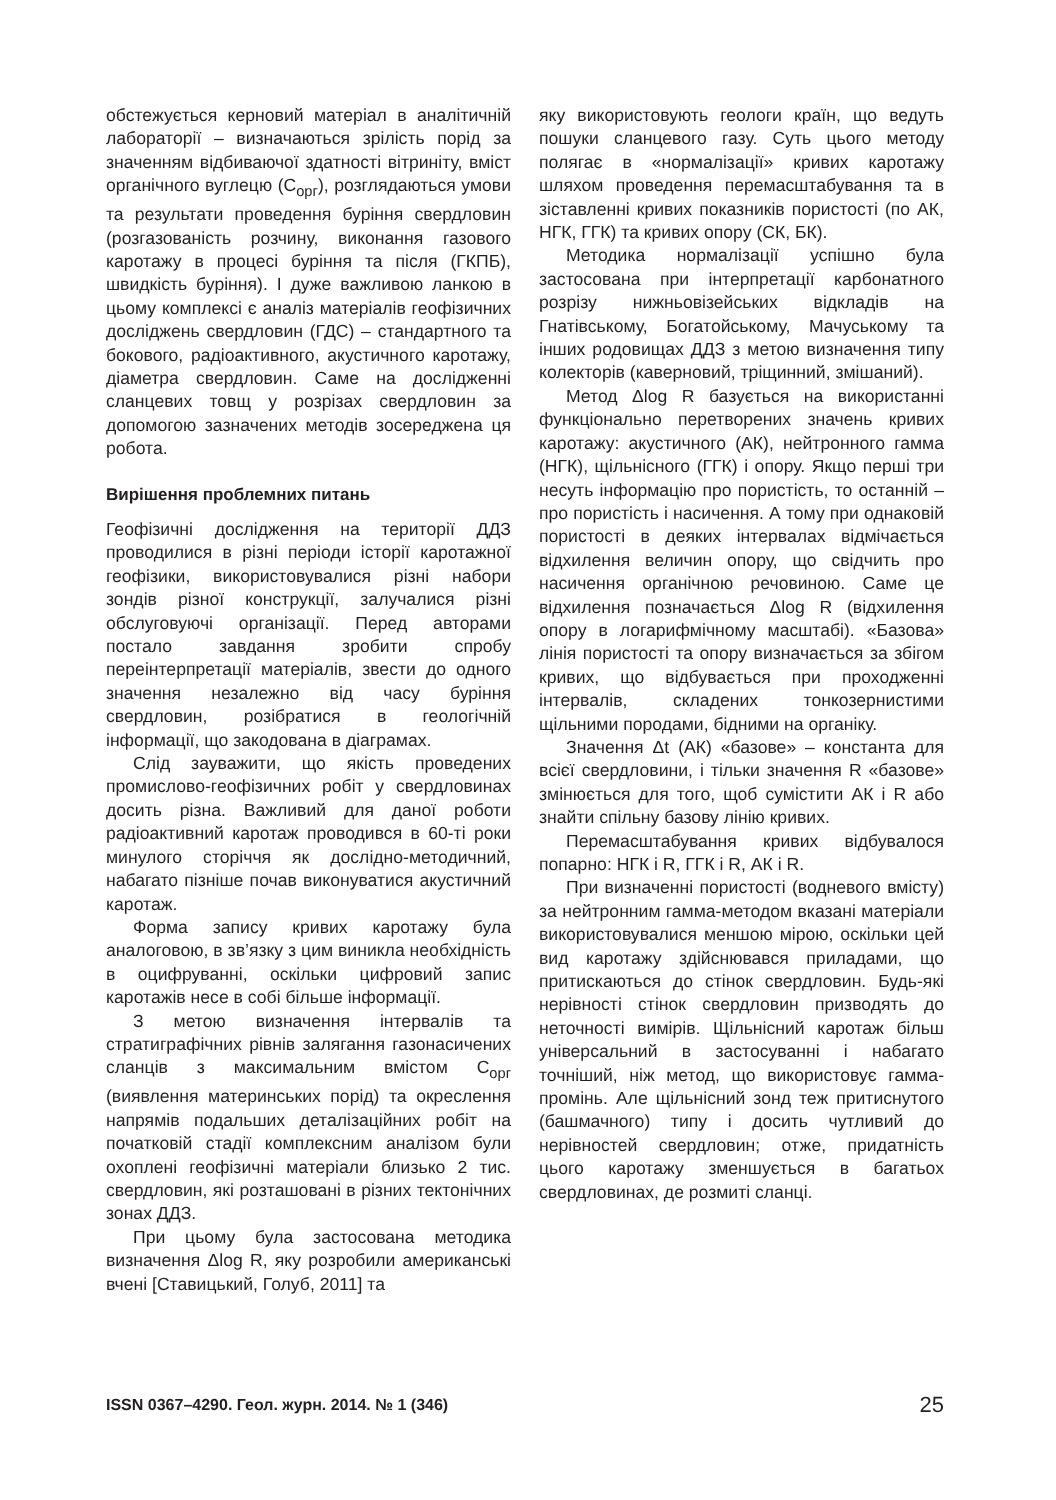обстежується керновий матеріал в аналітичній лабораторії – визначаються зрілість порід за значенням відбиваючої здатності вітриніту, вміст органічного вуглецю (С<sub>орг</sub>), розглядаються умови та результати проведення буріння свердловин (розгазованість розчину, виконання газового каротажу в процесі буріння та після (ГКПБ), швидкість буріння). І дуже важливою ланкою в цьому комплексі є аналіз матеріалів геофізичних досліджень свердловин (ГДС) – стандартного та бокового, радіоактивного, акустичного каротажу, діаметра свердловин. Саме на дослідженні сланцевих товщ у розрізах свердловин за допомогою зазначених методів зосереджена ця робота.
Вирішення проблемних питань
Геофізичні дослідження на території ДДЗ проводилися в різні періоди історії каротажної геофізики, використовувалися різні набори зондів різної конструкції, залучалися різні обслуговуючі організації. Перед авторами постало завдання зробити спробу переінтерпретації матеріалів, звести до одного значення незалежно від часу буріння свердловин, розібратися в геологічній інформації, що закодована в діаграмах.
Слід зауважити, що якість проведених промислово-геофізичних робіт у свердловинах досить різна. Важливий для даної роботи радіоактивний каротаж проводився в 60-ті роки минулого сторіччя як дослідно-методичний, набагато пізніше почав виконуватися акустичний каротаж.
Форма запису кривих каротажу була аналоговою, в зв’язку з цим виникла необхідність в оцифруванні, оскільки цифровий запис каротажів несе в собі більше інформації.
З метою визначення інтервалів та стратиграфічних рівнів залягання газонасичених сланців з максимальним вмістом С<sub>орг</sub> (виявлення материнських порід) та окреслення напрямів подальших деталізаційних робіт на початковій стадії комплексним аналізом були охоплені геофізичні матеріали близько 2 тис. свердловин, які розташовані в різних тектонічних зонах ДДЗ.
При цьому була застосована методика визначення Δlog R, яку розробили американські вчені [Ставицький, Голуб, 2011] та
яку використовують геологи країн, що ведуть пошуки сланцевого газу. Суть цього методу полягає в «нормалізації» кривих каротажу шляхом проведення перемасштабування та в зіставленні кривих показників пористості (по АК, НГК, ГГК) та кривих опору (СК, БК).
Методика нормалізації успішно була застосована при інтерпретації карбонатного розрізу нижньовізейських відкладів на Гнатівському, Богатойському, Мачуському та інших родовищах ДДЗ з метою визначення типу колекторів (каверновий, тріщинний, змішаний).
Метод Δlog R базується на використанні функціонально перетворених значень кривих каротажу: акустичного (АК), нейтронного гамма (НГК), щільнісного (ГГК) і опору. Якщо перші три несуть інформацію про пористість, то останній – про пористість і насичення. А тому при однаковій пористості в деяких інтервалах відмічається відхилення величин опору, що свідчить про насичення органічною речовиною. Саме це відхилення позначається Δlog R (відхилення опору в логарифмічному масштабі). «Базова» лінія пористості та опору визначається за збігом кривих, що відбувається при проходженні інтервалів, складених тонкозернистими щільними породами, бідними на органіку.
Значення Δt (АК) «базове» – константа для всієї свердловини, і тільки значення R «базове» змінюється для того, щоб сумістити АК і R або знайти спільну базову лінію кривих.
Перемасштабування кривих відбувалося попарно: НГК і R, ГГК і R, АК і R.
При визначенні пористості (водневого вмісту) за нейтронним гамма-методом вказані матеріали використовувалися меншою мірою, оскільки цей вид каротажу здійснювався приладами, що притискаються до стінок свердловин. Будь-які нерівності стінок свердловин призводять до неточності вимірів. Щільнісний каротаж більш універсальний в застосуванні і набагато точніший, ніж метод, що використовує гамма-промінь. Але щільнісний зонд теж притиснутого (башмачного) типу і досить чутливий до нерівностей свердловин; отже, придатність цього каротажу зменшується в багатьох свердловинах, де розмиті сланці.
ISSN 0367–4290. Геол. журн. 2014. № 1 (346) 25